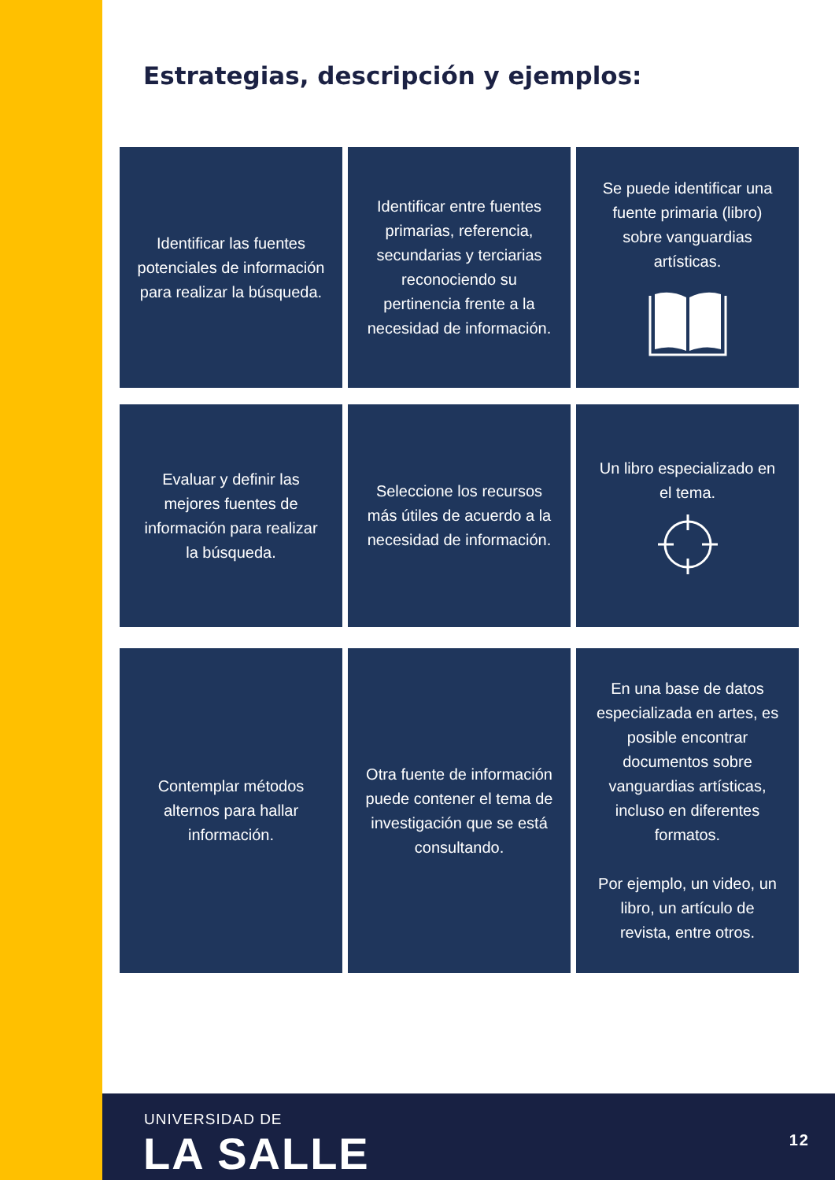Estrategias, descripción y ejemplos:
Identificar las fuentes potenciales de información para realizar la búsqueda.
Identificar entre fuentes primarias, referencia, secundarias y terciarias reconociendo su pertinencia frente a la necesidad de información.
Se puede identificar una fuente primaria (libro) sobre vanguardias artísticas.
Evaluar y definir las mejores fuentes de información para realizar la búsqueda.
Seleccione los recursos más útiles de acuerdo a la necesidad de información.
Un libro especializado en el tema.
Contemplar métodos alternos para hallar información.
Otra fuente de información puede contener el tema de investigación que se está consultando.
En una base de datos especializada en artes, es posible encontrar documentos sobre vanguardias artísticas, incluso en diferentes formatos.
Por ejemplo, un video, un libro, un artículo de revista, entre otros.
UNIVERSIDAD DE
LA SALLE 12